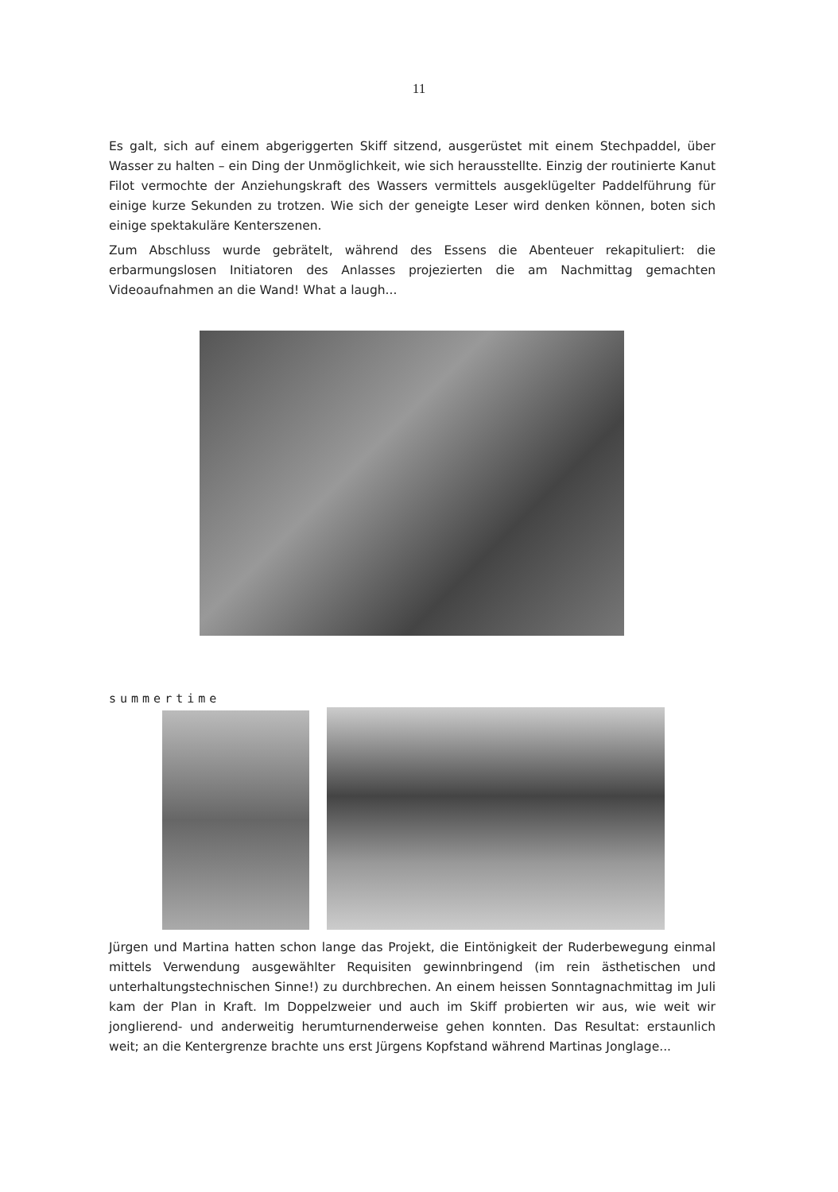11
Es galt, sich auf einem abgeriggerten Skiff sitzend, ausgerüstet mit einem Stechpaddel, über Wasser zu halten – ein Ding der Unmöglichkeit, wie sich herausstellte. Einzig der routinierte Kanut Filot vermochte der Anziehungskraft des Wassers vermittels ausgeklügelter Paddelführung für einige kurze Sekunden zu trotzen. Wie sich der geneigte Leser wird denken können, boten sich einige spektakuläre Kenterszenen.
Zum Abschluss wurde gebrätelt, während des Essens die Abenteuer rekapituliert: die erbarmungslosen Initiatoren des Anlasses projezierten die am Nachmittag gemachten Videoaufnahmen an die Wand! What a laugh...
summertime
Jürgen und Martina hatten schon lange das Projekt, die Eintönigkeit der Ruderbewegung einmal mittels Verwendung ausgewählter Requisiten gewinnbringend (im rein ästhetischen und unterhaltungstechnischen Sinne!) zu durchbrechen. An einem heissen Sonntagnachmittag im Juli kam der Plan in Kraft. Im Doppelzweier und auch im Skiff probierten wir aus, wie weit wir jonglierend- und anderweitig herumturnenderweise gehen konnten. Das Resultat: erstaunlich weit; an die Kentergrenze brachte uns erst Jürgens Kopfstand während Martinas Jonglage...